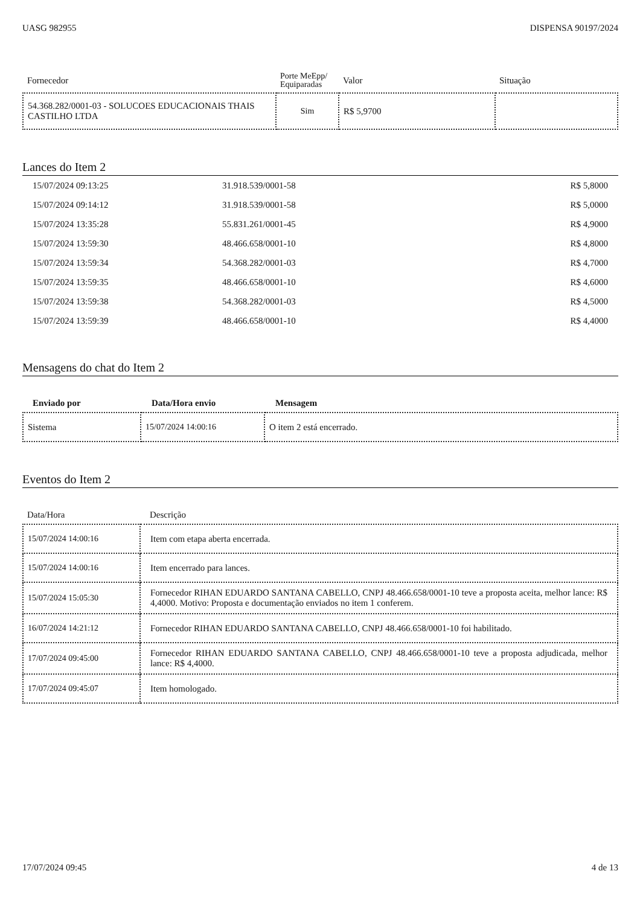UASG 982955 DISPENSA 90197/2024
| Fornecedor | Porte MeEpp/ Equiparadas | Valor | Situação |
| --- | --- | --- | --- |
| 54.368.282/0001-03 - SOLUCOES EDUCACIONAIS THAIS CASTILHO LTDA | Sim | R$ 5,9700 | |
Lances do Item 2
| 15/07/2024 09:13:25 | 31.918.539/0001-58 | R$ 5,8000 |
| 15/07/2024 09:14:12 | 31.918.539/0001-58 | R$ 5,0000 |
| 15/07/2024 13:35:28 | 55.831.261/0001-45 | R$ 4,9000 |
| 15/07/2024 13:59:30 | 48.466.658/0001-10 | R$ 4,8000 |
| 15/07/2024 13:59:34 | 54.368.282/0001-03 | R$ 4,7000 |
| 15/07/2024 13:59:35 | 48.466.658/0001-10 | R$ 4,6000 |
| 15/07/2024 13:59:38 | 54.368.282/0001-03 | R$ 4,5000 |
| 15/07/2024 13:59:39 | 48.466.658/0001-10 | R$ 4,4000 |
Mensagens do chat do Item 2
| Enviado por | Data/Hora envio | Mensagem |
| --- | --- | --- |
| Sistema | 15/07/2024 14:00:16 | O item 2 está encerrado. |
Eventos do Item 2
| Data/Hora | Descrição |
| --- | --- |
| 15/07/2024 14:00:16 | Item com etapa aberta encerrada. |
| 15/07/2024 14:00:16 | Item encerrado para lances. |
| 15/07/2024 15:05:30 | Fornecedor RIHAN EDUARDO SANTANA CABELLO, CNPJ 48.466.658/0001-10 teve a proposta aceita, melhor lance: R$ 4,4000. Motivo: Proposta e documentação enviados no item 1 conferem. |
| 16/07/2024 14:21:12 | Fornecedor RIHAN EDUARDO SANTANA CABELLO, CNPJ 48.466.658/0001-10 foi habilitado. |
| 17/07/2024 09:45:00 | Fornecedor RIHAN EDUARDO SANTANA CABELLO, CNPJ 48.466.658/0001-10 teve a proposta adjudicada, melhor lance: R$ 4,4000. |
| 17/07/2024 09:45:07 | Item homologado. |
17/07/2024 09:45 4 de 13